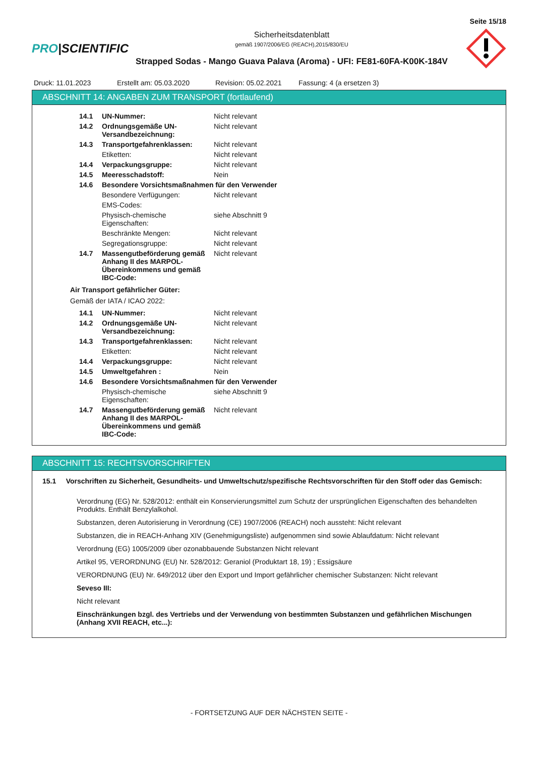Seite 15/18
PRO|SCIENTIFIC
Sicherheitsdatenblatt
gemäß 1907/2006/EG (REACH),2015/830/EU
Strapped Sodas - Mango Guava Palava (Aroma) - UFI: FE81-60FA-K00K-184V
Druck: 11.01.2023 Erstellt am: 05.03.2020 Revision: 05.02.2021
Fassung: 4 (a ersetzen 3)
ABSCHNITT 14: ANGABEN ZUM TRANSPORT (fortlaufend)
| 14.1 | UN-Nummer: | Nicht relevant |
| 14.2 | Ordnungsgemäße UN-Versandbezeichnung: | Nicht relevant |
| 14.3 | Transportgefahrenklassen: | Nicht relevant |
| | Etiketten: | Nicht relevant |
| 14.4 | Verpackungsgruppe: | Nicht relevant |
| 14.5 | Meeresschadstoff: | Nein |
| 14.6 | Besondere Vorsichtsmaßnahmen für den Verwender | |
| | Besondere Verfügungen: | Nicht relevant |
| | EMS-Codes: | |
| | Physisch-chemische Eigenschaften: | siehe Abschnitt 9 |
| | Beschränkte Mengen: | Nicht relevant |
| | Segregationsgruppe: | Nicht relevant |
| 14.7 | Massengutbeförderung gemäß Anhang II des MARPOL-Übereinkommens und gemäß IBC-Code: | Nicht relevant |
Air Transport gefährlicher Güter:
Gemäß der IATA / ICAO 2022:
| 14.1 | UN-Nummer: | Nicht relevant |
| 14.2 | Ordnungsgemäße UN-Versandbezeichnung: | Nicht relevant |
| 14.3 | Transportgefahrenklassen: | Nicht relevant |
| | Etiketten: | Nicht relevant |
| 14.4 | Verpackungsgruppe: | Nicht relevant |
| 14.5 | Umweltgefahren : | Nein |
| 14.6 | Besondere Vorsichtsmaßnahmen für den Verwender | |
| | Physisch-chemische Eigenschaften: | siehe Abschnitt 9 |
| 14.7 | Massengutbeförderung gemäß Anhang II des MARPOL-Übereinkommens und gemäß IBC-Code: | Nicht relevant |
ABSCHNITT 15: RECHTSVORSCHRIFTEN
15.1 Vorschriften zu Sicherheit, Gesundheits- und Umweltschutz/spezifische Rechtsvorschriften für den Stoff oder das Gemisch:
Verordnung (EG) Nr. 528/2012: enthält ein Konservierungsmittel zum Schutz der ursprünglichen Eigenschaften des behandelten Produkts. Enthält Benzylalkohol.
Substanzen, deren Autorisierung in Verordnung (CE) 1907/2006 (REACH) noch aussteht: Nicht relevant
Substanzen, die in REACH-Anhang XIV (Genehmigungsliste) aufgenommen sind sowie Ablaufdatum: Nicht relevant
Verordnung (EG) 1005/2009 über ozonabbauende Substanzen Nicht relevant
Artikel 95, VERORDNUNG (EU) Nr. 528/2012: Geraniol (Produktart 18, 19) ; Essigsäure
VERORDNUNG (EU) Nr. 649/2012 über den Export und Import gefährlicher chemischer Substanzen: Nicht relevant
Seveso III:
Nicht relevant
Einschränkungen bzgl. des Vertriebs und der Verwendung von bestimmten Substanzen und gefährlichen Mischungen (Anhang XVII REACH, etc...):
- FORTSETZUNG AUF DER NÄCHSTEN SEITE -